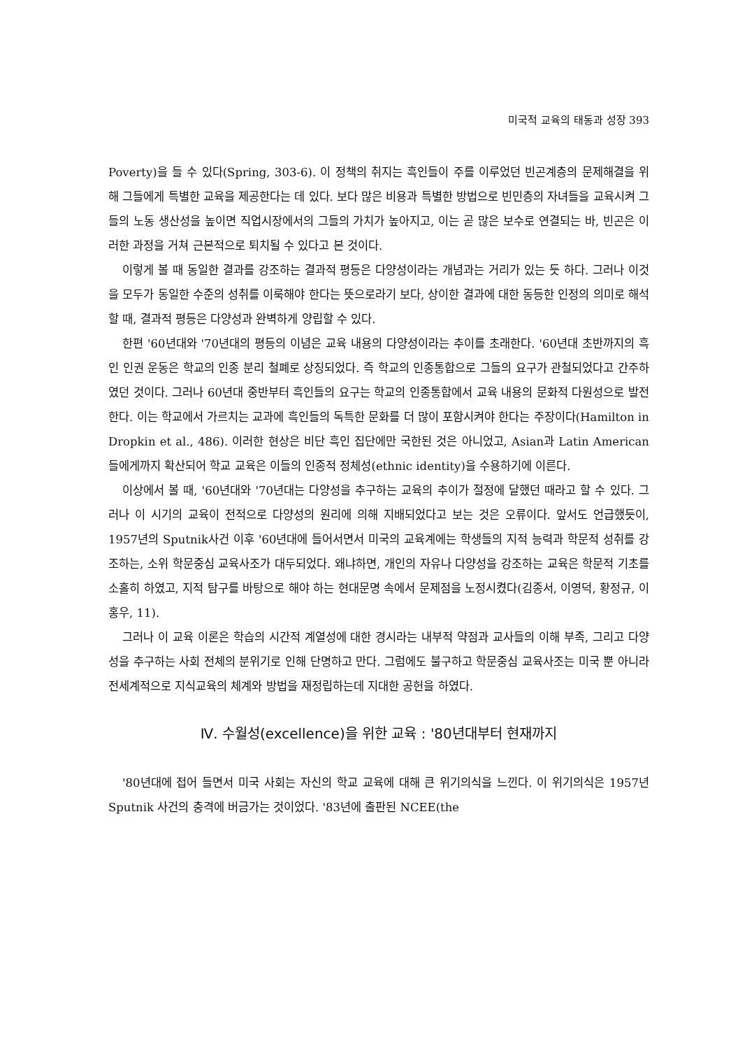미국적 교육의 태동과 성장 393
Poverty)을 들 수 있다(Spring, 303-6). 이 정책의 취지는 흑인들이 주를 이루었던 빈곤계층의 문제해결을 위해 그들에게 특별한 교육을 제공한다는 데 있다. 보다 많은 비용과 특별한 방법으로 빈민층의 자녀들을 교육시켜 그들의 노동 생산성을 높이면 직업시장에서의 그들의 가치가 높아지고, 이는 곧 많은 보수로 연결되는 바, 빈곤은 이러한 과정을 거쳐 근본적으로 퇴치될 수 있다고 본 것이다.
이렇게 볼 때 동일한 결과를 강조하는 결과적 평등은 다양성이라는 개념과는 거리가 있는 듯 하다. 그러나 이것을 모두가 동일한 수준의 성취를 이룩해야 한다는 뜻으로라기 보다, 상이한 결과에 대한 동등한 인정의 의미로 해석할 때, 결과적 평등은 다양성과 완벽하게 양립할 수 있다.
한편 '60년대와 '70년대의 평등의 이념은 교육 내용의 다양성이라는 추이를 초래한다. '60년대 초반까지의 흑인 인권 운동은 학교의 인종 분리 철폐로 상징되었다. 즉 학교의 인종통합으로 그들의 요구가 관철되었다고 간주하였던 것이다. 그러나 60년대 중반부터 흑인들의 요구는 학교의 인종통합에서 교육 내용의 문화적 다원성으로 발전한다. 이는 학교에서 가르치는 교과에 흑인들의 독특한 문화를 더 많이 포함시켜야 한다는 주장이다(Hamilton in Dropkin et al., 486). 이러한 현상은 비단 흑인 집단에만 국한된 것은 아니었고, Asian과 Latin American들에게까지 확산되어 학교 교육은 이들의 인종적 정체성(ethnic identity)을 수용하기에 이른다.
이상에서 볼 때, '60년대와 '70년대는 다양성을 추구하는 교육의 추이가 절정에 달했던 때라고 할 수 있다. 그러나 이 시기의 교육이 전적으로 다양성의 원리에 의해 지배되었다고 보는 것은 오류이다. 앞서도 언급했듯이, 1957년의 Sputnik사건 이후 '60년대에 들어서면서 미국의 교육계에는 학생들의 지적 능력과 학문적 성취를 강조하는, 소위 학문중심 교육사조가 대두되었다. 왜냐하면, 개인의 자유나 다양성을 강조하는 교육은 학문적 기초를 소홀히 하였고, 지적 탐구를 바탕으로 해야 하는 현대문명 속에서 문제점을 노정시켰다(김종서, 이영덕, 황정규, 이홍우, 11).
그러나 이 교육 이론은 학습의 시간적 계열성에 대한 경시라는 내부적 약점과 교사들의 이해 부족, 그리고 다양성을 추구하는 사회 전체의 분위기로 인해 단명하고 만다. 그럼에도 불구하고 학문중심 교육사조는 미국 뿐 아니라 전세계적으로 지식교육의 체계와 방법을 재정립하는데 지대한 공헌을 하였다.
Ⅳ. 수월성(excellence)을 위한 교육 : '80년대부터 현재까지
'80년대에 접어 들면서 미국 사회는 자신의 학교 교육에 대해 큰 위기의식을 느낀다. 이 위기의식은 1957년 Sputnik 사건의 충격에 버금가는 것이었다. '83년에 출판된 NCEE(the